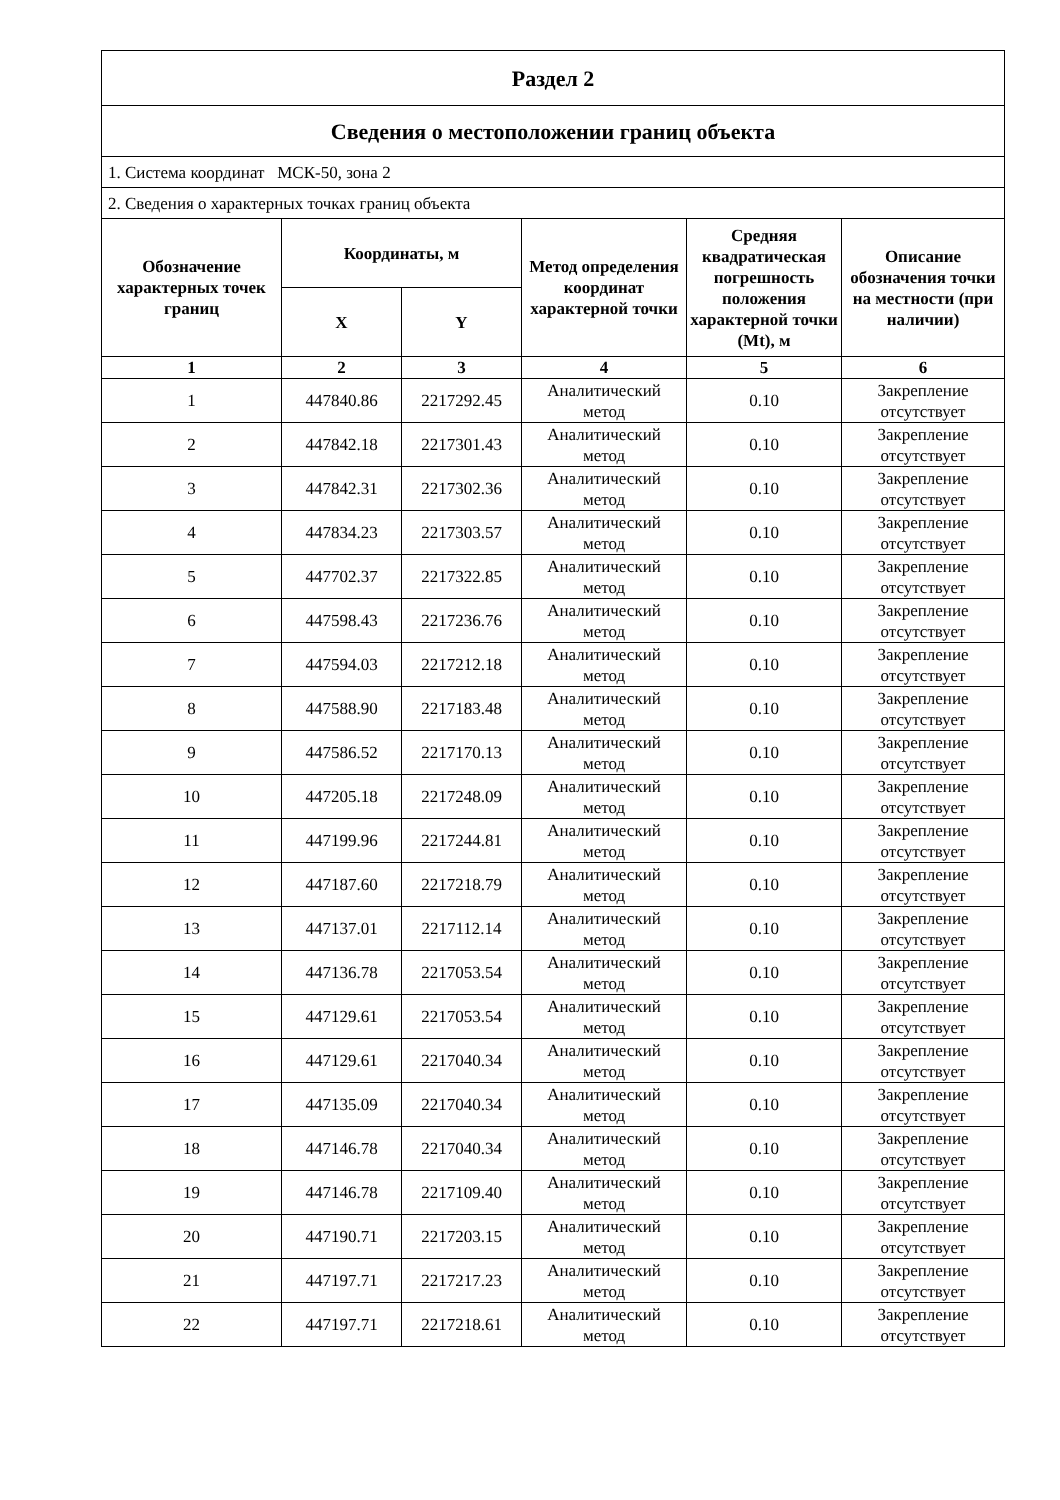| Раздел 2 | | | | | |
| Сведения о местоположении границ объекта | | | | | |
| 1. Система координат МСК-50, зона 2 | | | | | |
| 2. Сведения о характерных точках границ объекта | | | | | |
| Обозначение характерных точек границ | Координаты, м | | Метод определения координат характерной точки | Средняя квадратическая погрешность положения характерной точки (Mt), м | Описание обозначения точки на местности (при наличии) |
| | X | Y | | | |
| 1 | 2 | 3 | 4 | 5 | 6 |
| 1 | 447840.86 | 2217292.45 | Аналитический метод | 0.10 | Закрепление отсутствует |
| 2 | 447842.18 | 2217301.43 | Аналитический метод | 0.10 | Закрепление отсутствует |
| 3 | 447842.31 | 2217302.36 | Аналитический метод | 0.10 | Закрепление отсутствует |
| 4 | 447834.23 | 2217303.57 | Аналитический метод | 0.10 | Закрепление отсутствует |
| 5 | 447702.37 | 2217322.85 | Аналитический метод | 0.10 | Закрепление отсутствует |
| 6 | 447598.43 | 2217236.76 | Аналитический метод | 0.10 | Закрепление отсутствует |
| 7 | 447594.03 | 2217212.18 | Аналитический метод | 0.10 | Закрепление отсутствует |
| 8 | 447588.90 | 2217183.48 | Аналитический метод | 0.10 | Закрепление отсутствует |
| 9 | 447586.52 | 2217170.13 | Аналитический метод | 0.10 | Закрепление отсутствует |
| 10 | 447205.18 | 2217248.09 | Аналитический метод | 0.10 | Закрепление отсутствует |
| 11 | 447199.96 | 2217244.81 | Аналитический метод | 0.10 | Закрепление отсутствует |
| 12 | 447187.60 | 2217218.79 | Аналитический метод | 0.10 | Закрепление отсутствует |
| 13 | 447137.01 | 2217112.14 | Аналитический метод | 0.10 | Закрепление отсутствует |
| 14 | 447136.78 | 2217053.54 | Аналитический метод | 0.10 | Закрепление отсутствует |
| 15 | 447129.61 | 2217053.54 | Аналитический метод | 0.10 | Закрепление отсутствует |
| 16 | 447129.61 | 2217040.34 | Аналитический метод | 0.10 | Закрепление отсутствует |
| 17 | 447135.09 | 2217040.34 | Аналитический метод | 0.10 | Закрепление отсутствует |
| 18 | 447146.78 | 2217040.34 | Аналитический метод | 0.10 | Закрепление отсутствует |
| 19 | 447146.78 | 2217109.40 | Аналитический метод | 0.10 | Закрепление отсутствует |
| 20 | 447190.71 | 2217203.15 | Аналитический метод | 0.10 | Закрепление отсутствует |
| 21 | 447197.71 | 2217217.23 | Аналитический метод | 0.10 | Закрепление отсутствует |
| 22 | 447197.71 | 2217218.61 | Аналитический метод | 0.10 | Закрепление отсутствует |